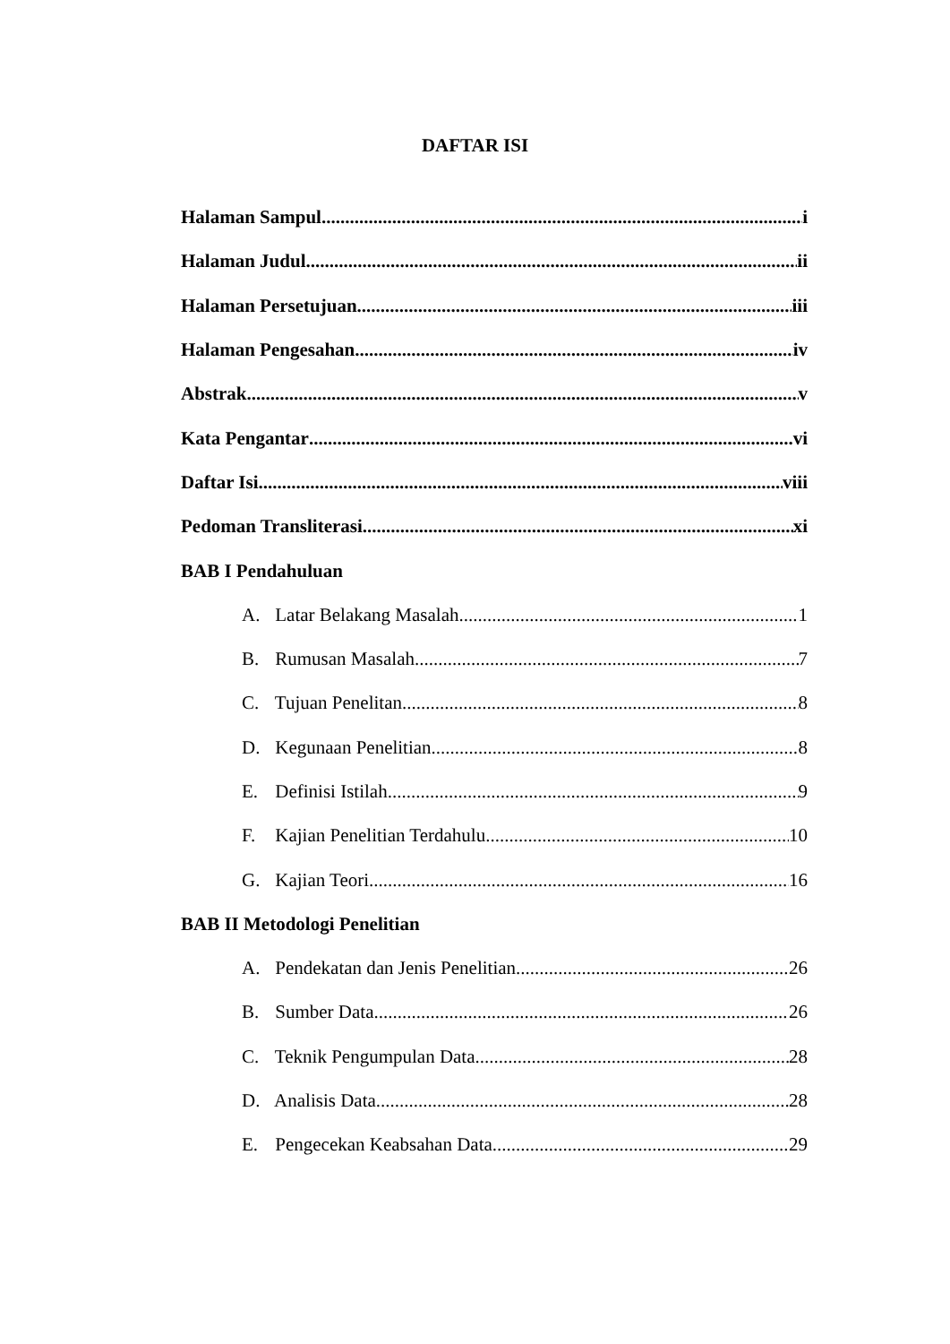DAFTAR ISI
Halaman Sampul i
Halaman Judul ii
Halaman Persetujuan iii
Halaman Pengesahan iv
Abstrak v
Kata Pengantar vi
Daftar Isi viii
Pedoman Transliterasi xi
BAB I Pendahuluan
A. Latar Belakang Masalah 1
B. Rumusan Masalah 7
C. Tujuan Penelitan 8
D. Kegunaan Penelitian 8
E. Definisi Istilah 9
F. Kajian Penelitian Terdahulu 10
G. Kajian Teori 16
BAB II Metodologi Penelitian
A. Pendekatan dan Jenis Penelitian 26
B. Sumber Data 26
C. Teknik Pengumpulan Data 28
D. Analisis Data 28
E. Pengecekan Keabsahan Data 29